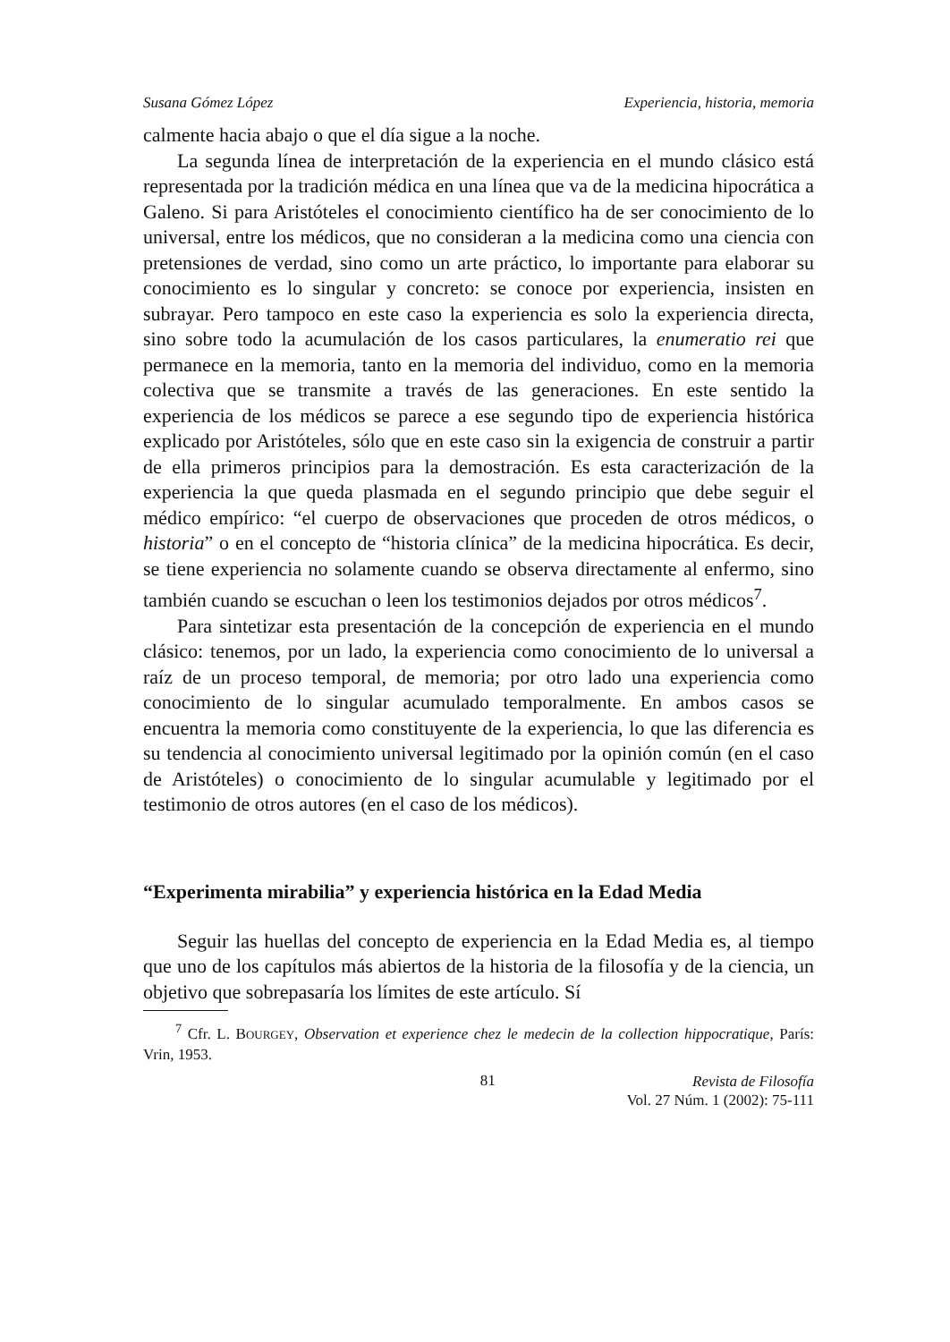Susana Gómez López Experiencia, historia, memoria
calmente hacia abajo o que el día sigue a la noche.
La segunda línea de interpretación de la experiencia en el mundo clásico está representada por la tradición médica en una línea que va de la medicina hipocrática a Galeno. Si para Aristóteles el conocimiento científico ha de ser conocimiento de lo universal, entre los médicos, que no consideran a la medicina como una ciencia con pretensiones de verdad, sino como un arte práctico, lo importante para elaborar su conocimiento es lo singular y concreto: se conoce por experiencia, insisten en subrayar. Pero tampoco en este caso la experiencia es solo la experiencia directa, sino sobre todo la acumulación de los casos particulares, la enumeratio rei que permanece en la memoria, tanto en la memoria del individuo, como en la memoria colectiva que se transmite a través de las generaciones. En este sentido la experiencia de los médicos se parece a ese segundo tipo de experiencia histórica explicado por Aristóteles, sólo que en este caso sin la exigencia de construir a partir de ella primeros principios para la demostración. Es esta caracterización de la experiencia la que queda plasmada en el segundo principio que debe seguir el médico empírico: “el cuerpo de observaciones que proceden de otros médicos, o historia” o en el concepto de “historia clínica” de la medicina hipocrática. Es decir, se tiene experiencia no solamente cuando se observa directamente al enfermo, sino también cuando se escuchan o leen los testimonios dejados por otros médicos<sup>7</sup>.
Para sintetizar esta presentación de la concepción de experiencia en el mundo clásico: tenemos, por un lado, la experiencia como conocimiento de lo universal a raíz de un proceso temporal, de memoria; por otro lado una experiencia como conocimiento de lo singular acumulado temporalmente. En ambos casos se encuentra la memoria como constituyente de la experiencia, lo que las diferencia es su tendencia al conocimiento universal legitimado por la opinión común (en el caso de Aristóteles) o conocimiento de lo singular acumulable y legitimado por el testimonio de otros autores (en el caso de los médicos).
“Experimenta mirabilia” y experiencia histórica en la Edad Media
Seguir las huellas del concepto de experiencia en la Edad Media es, al tiempo que uno de los capítulos más abiertos de la historia de la filosofía y de la ciencia, un objetivo que sobrepasaría los límites de este artículo. Sí
<sup>7</sup> Cfr. L. BOURGEY, Observation et experience chez le medecin de la collection hippocratique, París: Vrin, 1953.
81 Revista de Filosofía
Vol. 27 Núm. 1 (2002): 75-111